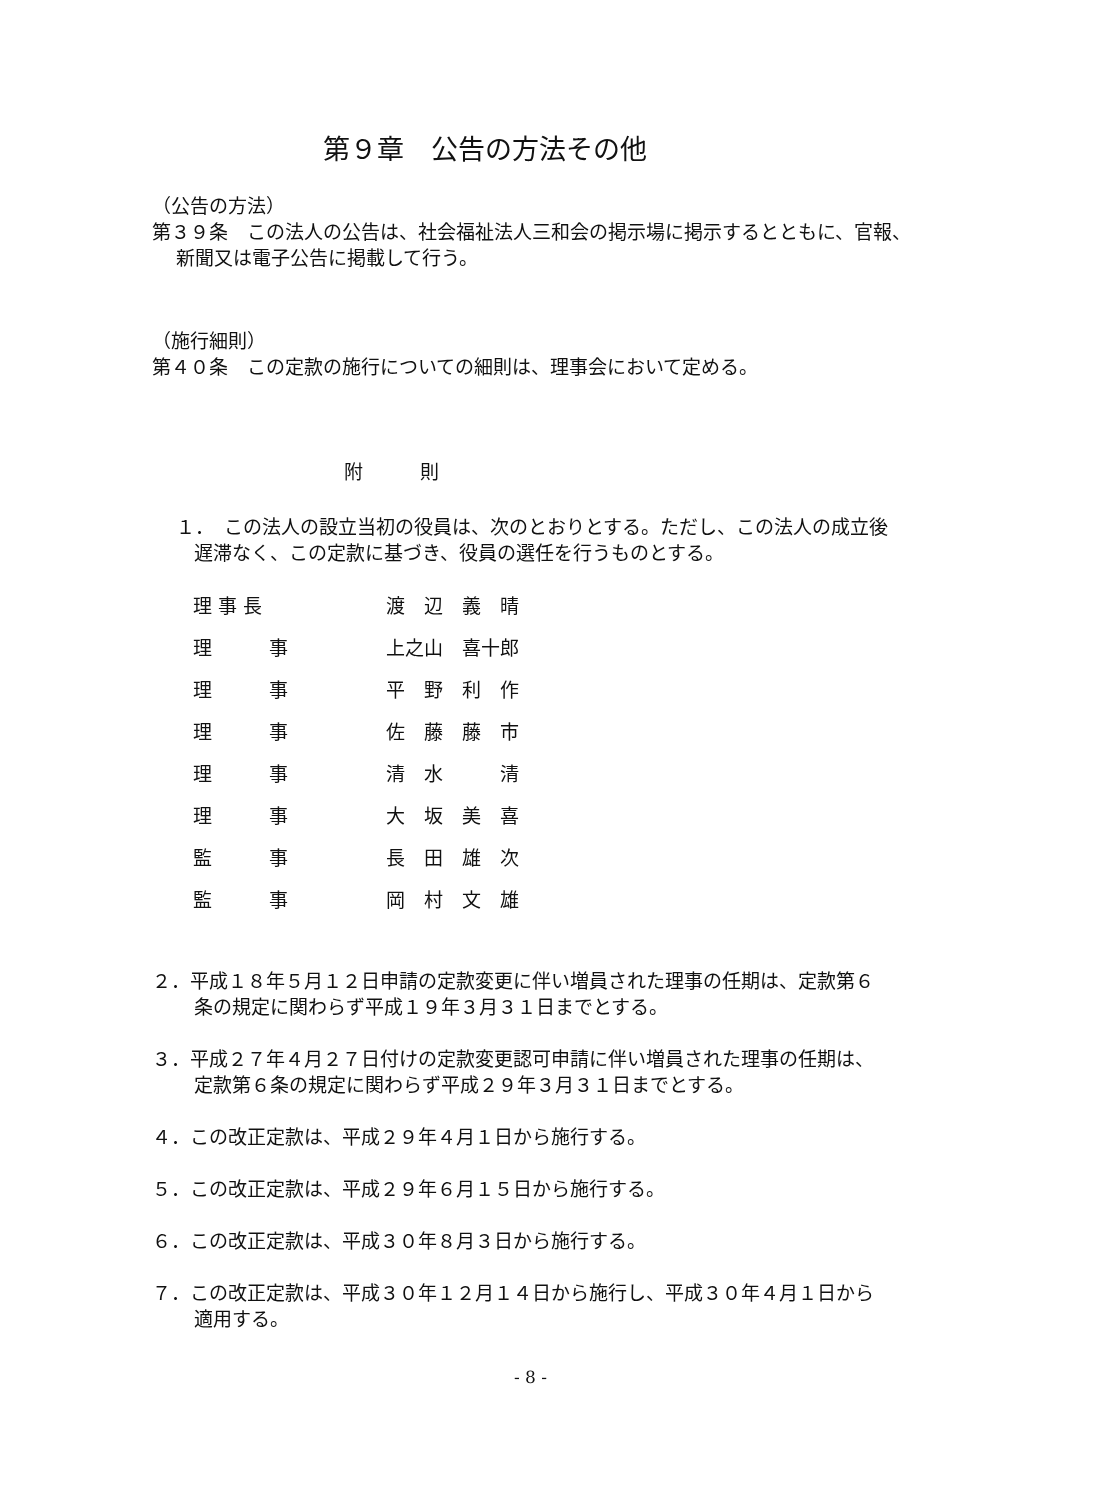第９章　公告の方法その他
（公告の方法）
第３９条　この法人の公告は、社会福祉法人三和会の掲示場に掲示するとともに、官報、新聞又は電子公告に掲載して行う。
（施行細則）
第４０条　この定款の施行についての細則は、理事会において定める。
附　　　則
１．　この法人の設立当初の役員は、次のとおりとする。ただし、この法人の成立後遅滞なく、この定款に基づき、役員の選任を行うものとする。
| 理 事 長 | 渡 辺 義 晴 |
| 理 事 | 上之山 喜十郎 |
| 理 事 | 平 野 利 作 |
| 理 事 | 佐 藤 藤 市 |
| 理 事 | 清 水 清 |
| 理 事 | 大 坂 美 喜 |
| 監 事 | 長 田 雄 次 |
| 監 事 | 岡 村 文 雄 |
２．平成１８年５月１２日申請の定款変更に伴い増員された理事の任期は、定款第６条の規定に関わらず平成１９年３月３１日までとする。
３．平成２７年４月２７日付けの定款変更認可申請に伴い増員された理事の任期は、定款第６条の規定に関わらず平成２９年３月３１日までとする。
４．この改正定款は、平成２９年４月１日から施行する。
５．この改正定款は、平成２９年６月１５日から施行する。
６．この改正定款は、平成３０年８月３日から施行する。
７．この改正定款は、平成３０年１２月１４日から施行し、平成３０年４月１日から適用する。
- 8 -